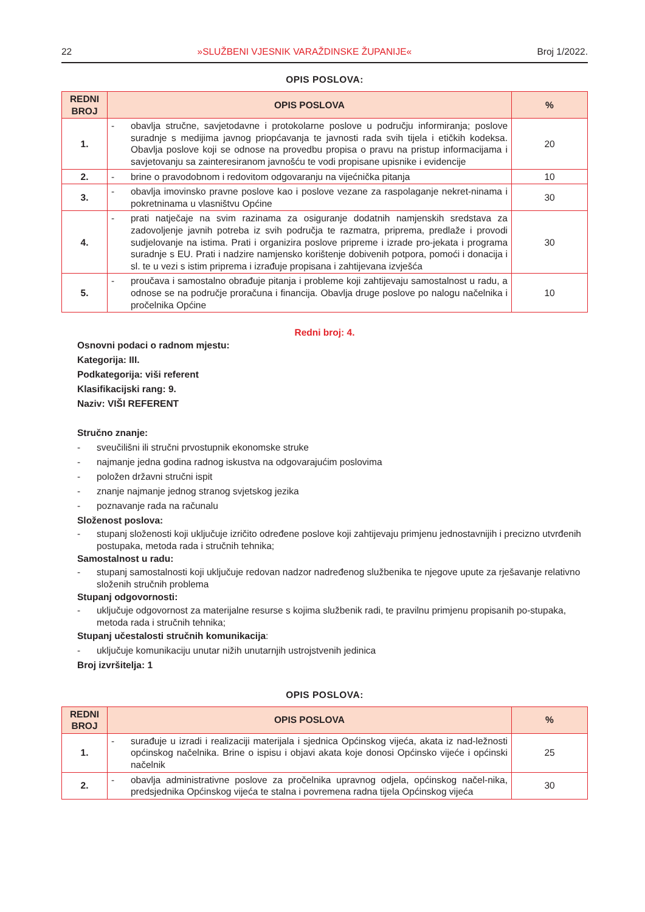22 »SLUŽBENI VJESNIK VARAŽDINSKE ŽUPANIJE« Broj 1/2022.
OPIS POSLOVA:
| REDNI BROJ | OPIS POSLOVA | % |
| --- | --- | --- |
| 1. | - obavlja stručne, savjetodavne i protokolarne poslove u području informiranja; poslove suradnje s medijima javnog priopćavanja te javnosti rada svih tijela i etičkih kodeksa. Obavlja poslove koji se odnose na provedbu propisa o pravu na pristup informacijama i savjetovanju sa zainteresiranom javnošću te vodi propisane upisnike i evidencije | 20 |
| 2. | - brine o pravodobnom i redovitom odgovaranju na vijećnička pitanja | 10 |
| 3. | - obavlja imovinsko pravne poslove kao i poslove vezane za raspolaganje nekret-ninama i pokretninama u vlasništvu Općine | 30 |
| 4. | - prati natječaje na svim razinama za osiguranje dodatnih namjenskih sredstava za zadovoljenje javnih potreba iz svih područja te razmatra, priprema, predlaže i provodi sudjelovanje na istima. Prati i organizira poslove pripreme i izrade pro-jekata i programa suradnje s EU. Prati i nadzire namjensko korištenje dobivenih potpora, pomoći i donacija i sl. te u vezi s istim priprema i izrađuje propisana i zahtijevana izvješća | 30 |
| 5. | - proučava i samostalno obrađuje pitanja i probleme koji zahtijevaju samostalnost u radu, a odnose se na područje proračuna i financija. Obavlja druge poslove po nalogu načelnika i pročelnika Općine | 10 |
Redni broj: 4.
Osnovni podaci o radnom mjestu:
Kategorija: III.
Podkategorija: viši referent
Klasifikacijski rang: 9.
Naziv: VIŠI REFERENT
Stručno znanje:
- sveučilišni ili stručni prvostupnik ekonomske struke
- najmanje jedna godina radnog iskustva na odgovarajućim poslovima
- položen državni stručni ispit
- znanje najmanje jednog stranog svjetskog jezika
- poznavanje rada na računalu
Složenost poslova:
- stupanj složenosti koji uključuje izričito određene poslove koji zahtijevaju primjenu jednostavnijih i precizno utvrđenih postupaka, metoda rada i stručnih tehnika;
Samostalnost u radu:
- stupanj samostalnosti koji uključuje redovan nadzor nadređenog službenika te njegove upute za rješavanje relativno složenih stručnih problema
Stupanj odgovornosti:
- uključuje odgovornost za materijalne resurse s kojima službenik radi, te pravilnu primjenu propisanih po-stupaka, metoda rada i stručnih tehnika;
Stupanj učestalosti stručnih komunikacija:
- uključuje komunikaciju unutar nižih unutarnjih ustrojstvenih jedinica
Broj izvršitelja: 1
OPIS POSLOVA:
| REDNI BROJ | OPIS POSLOVA | % |
| --- | --- | --- |
| 1. | - surađuje u izradi i realizaciji materijala i sjednica Općinskog vijeća, akata iz nad-ležnosti općinskog načelnika. Brine o ispisu i objavi akata koje donosi Općinsko vijeće i općinski načelnik | 25 |
| 2. | - obavlja administrativne poslove za pročelnika upravnog odjela, općinskog načel-nika, predsjednika Općinskog vijeća te stalna i povremena radna tijela Općinskog vijeća | 30 |